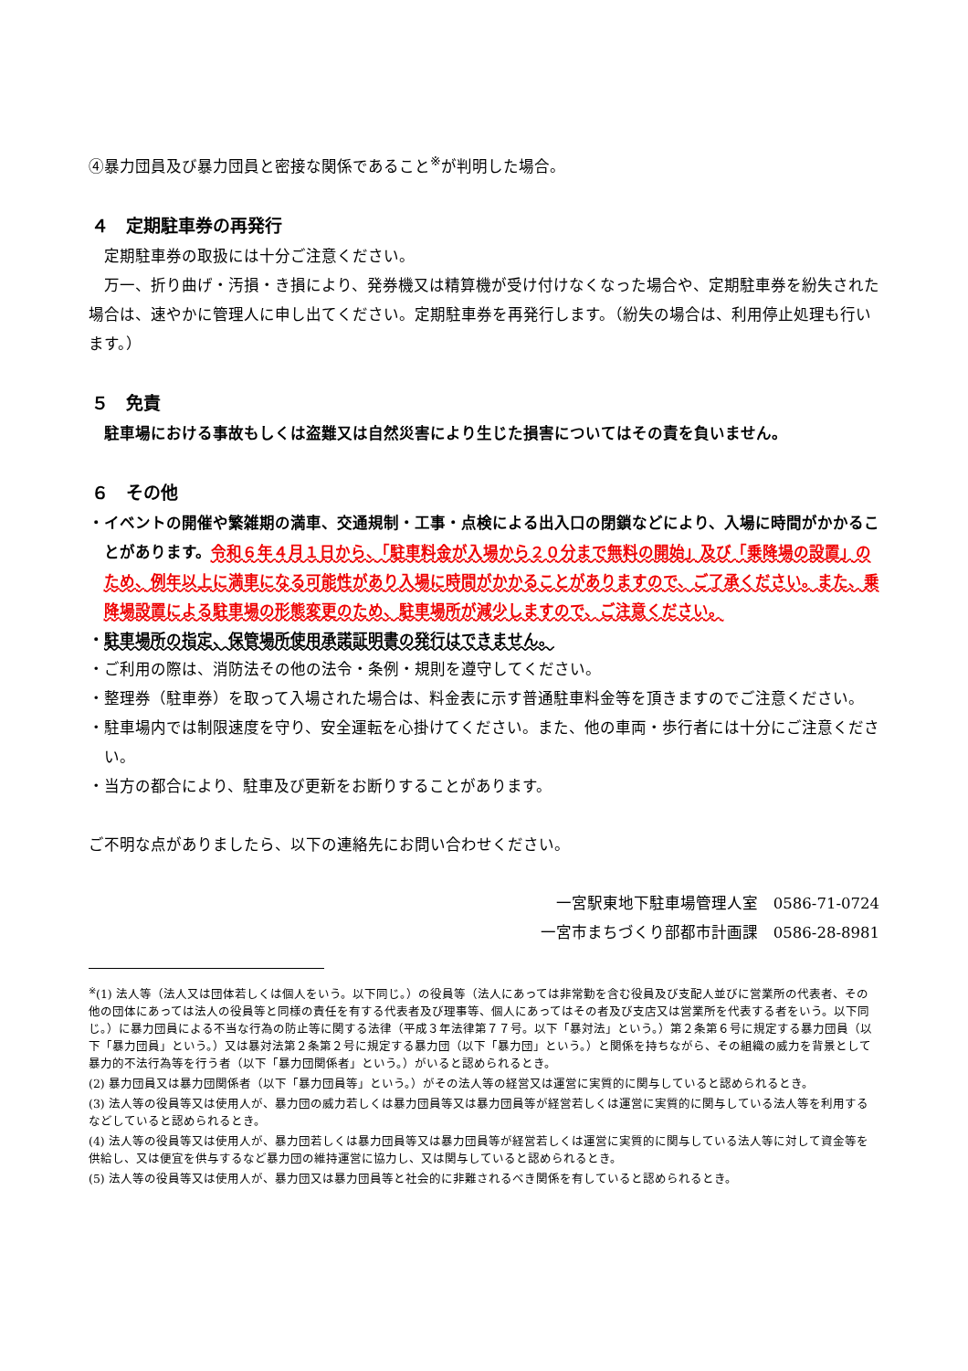④暴力団員及び暴力団員と密接な関係であること<sup>※</sup>が判明した場合。
４　定期駐車券の再発行
定期駐車券の取扱には十分ご注意ください。
万一、折り曲げ・汚損・き損により、発券機又は精算機が受け付けなくなった場合や、定期駐車券を紛失された場合は、速やかに管理人に申し出てください。定期駐車券を再発行します。（紛失の場合は、利用停止処理も行います。）
５　免責
駐車場における事故もしくは盗難又は自然災害により生じた損害についてはその責を負いません。
６　その他
・イベントの開催や繁雑期の満車、交通規制・工事・点検による出入口の閉鎖などにより、入場に時間がかかることがあります。令和６年４月１日から、「駐車料金が入場から２０分まで無料の開始」及び「乗降場の設置」のため、例年以上に満車になる可能性があり入場に時間がかかることがありますので、ご了承ください。また、乗降場設置による駐車場の形態変更のため、駐車場所が減少しますので、ご注意ください。
・駐車場所の指定、保管場所使用承諾証明書の発行はできません。
・ご利用の際は、消防法その他の法令・条例・規則を遵守してください。
・整理券（駐車券）を取って入場された場合は、料金表に示す普通駐車料金等を頂きますのでご注意ください。
・駐車場内では制限速度を守り、安全運転を心掛けてください。また、他の車両・歩行者には十分にご注意ください。
・当方の都合により、駐車及び更新をお断りすることがあります。
ご不明な点がありましたら、以下の連絡先にお問い合わせください。
一宮駅東地下駐車場管理人室　0586-71-0724
一宮市まちづくり部都市計画課　0586-28-8981
<sup>※</sup>(1) 法人等（法人又は団体若しくは個人をいう。以下同じ。）の役員等（法人にあっては非常勤を含む役員及び支配人並びに営業所の代表者、その他の団体にあっては法人の役員等と同様の責任を有する代表者及び理事等、個人にあってはその者及び支店又は営業所を代表する者をいう。以下同じ。）に暴力団員による不当な行為の防止等に関する法律（平成３年法律第７７号。以下「暴対法」という。）第２条第６号に規定する暴力団員（以下「暴力団員」という。）又は暴対法第２条第２号に規定する暴力団（以下「暴力団」という。）と関係を持ちながら、その組織の威力を背景として暴力的不法行為等を行う者（以下「暴力団関係者」という。）がいると認められるとき。
(2) 暴力団員又は暴力団関係者（以下「暴力団員等」という。）がその法人等の経営又は運営に実質的に関与していると認められるとき。
(3) 法人等の役員等又は使用人が、暴力団の威力若しくは暴力団員等又は暴力団員等が経営若しくは運営に実質的に関与している法人等を利用するなどしていると認められるとき。
(4) 法人等の役員等又は使用人が、暴力団若しくは暴力団員等又は暴力団員等が経営若しくは運営に実質的に関与している法人等に対して資金等を供給し、又は便宜を供与するなど暴力団の維持運営に協力し、又は関与していると認められるとき。
(5) 法人等の役員等又は使用人が、暴力団又は暴力団員等と社会的に非難されるべき関係を有していると認められるとき。